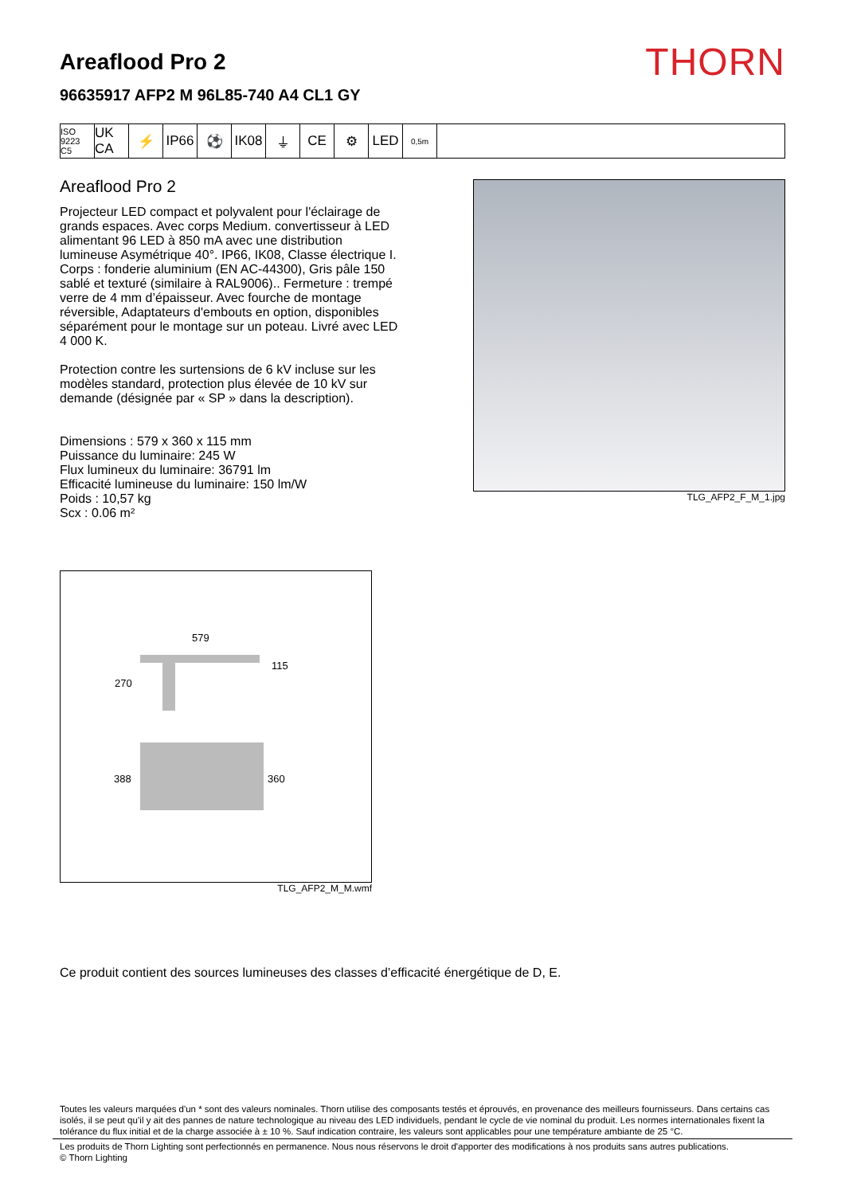Areaflood Pro 2
96635917 AFP2 M 96L85-740 A4 CL1 GY
THORN
ISO 9223
C5
UK CA
⚡ IP66 ⚽ IK08 ⏚ CE ⚙ LED
0,5m
Areaflood Pro 2
Projecteur LED compact et polyvalent pour l'éclairage de grands espaces. Avec corps Medium. convertisseur à LED alimentant 96 LED à 850 mA avec une distribution lumineuse Asymétrique 40°. IP66, IK08, Classe électrique I. Corps : fonderie aluminium (EN AC-44300), Gris pâle 150 sablé et texturé (similaire à RAL9006).. Fermeture : trempé verre de 4 mm d’épaisseur. Avec fourche de montage réversible, Adaptateurs d'embouts en option, disponibles séparément pour le montage sur un poteau. Livré avec LED 4 000 K.
Protection contre les surtensions de 6 kV incluse sur les modèles standard, protection plus élevée de 10 kV sur demande (désignée par « SP » dans la description).
Dimensions : 579 x 360 x 115 mm
Puissance du luminaire: 245 W
Flux lumineux du luminaire: 36791 lm
Efficacité lumineuse du luminaire: 150 lm/W
Poids : 10,57 kg
Scx : 0.06 m²
TLG_AFP2_F_M_1.jpg
579
115
270
388
360
TLG_AFP2_M_M.wmf
Ce produit contient des sources lumineuses des classes d’efficacité énergétique de D, E.
Toutes les valeurs marquées d'un * sont des valeurs nominales. Thorn utilise des composants testés et éprouvés, en provenance des meilleurs fournisseurs. Dans certains cas isolés, il se peut qu’il y ait des pannes de nature technologique au niveau des LED individuels, pendant le cycle de vie nominal du produit. Les normes internationales fixent la tolérance du flux initial et de la charge associée à ± 10 %. Sauf indication contraire, les valeurs sont applicables pour une température ambiante de 25 °C.
Les produits de Thorn Lighting sont perfectionnés en permanence. Nous nous réservons le droit d'apporter des modifications à nos produits sans autres publications.
© Thorn Lighting